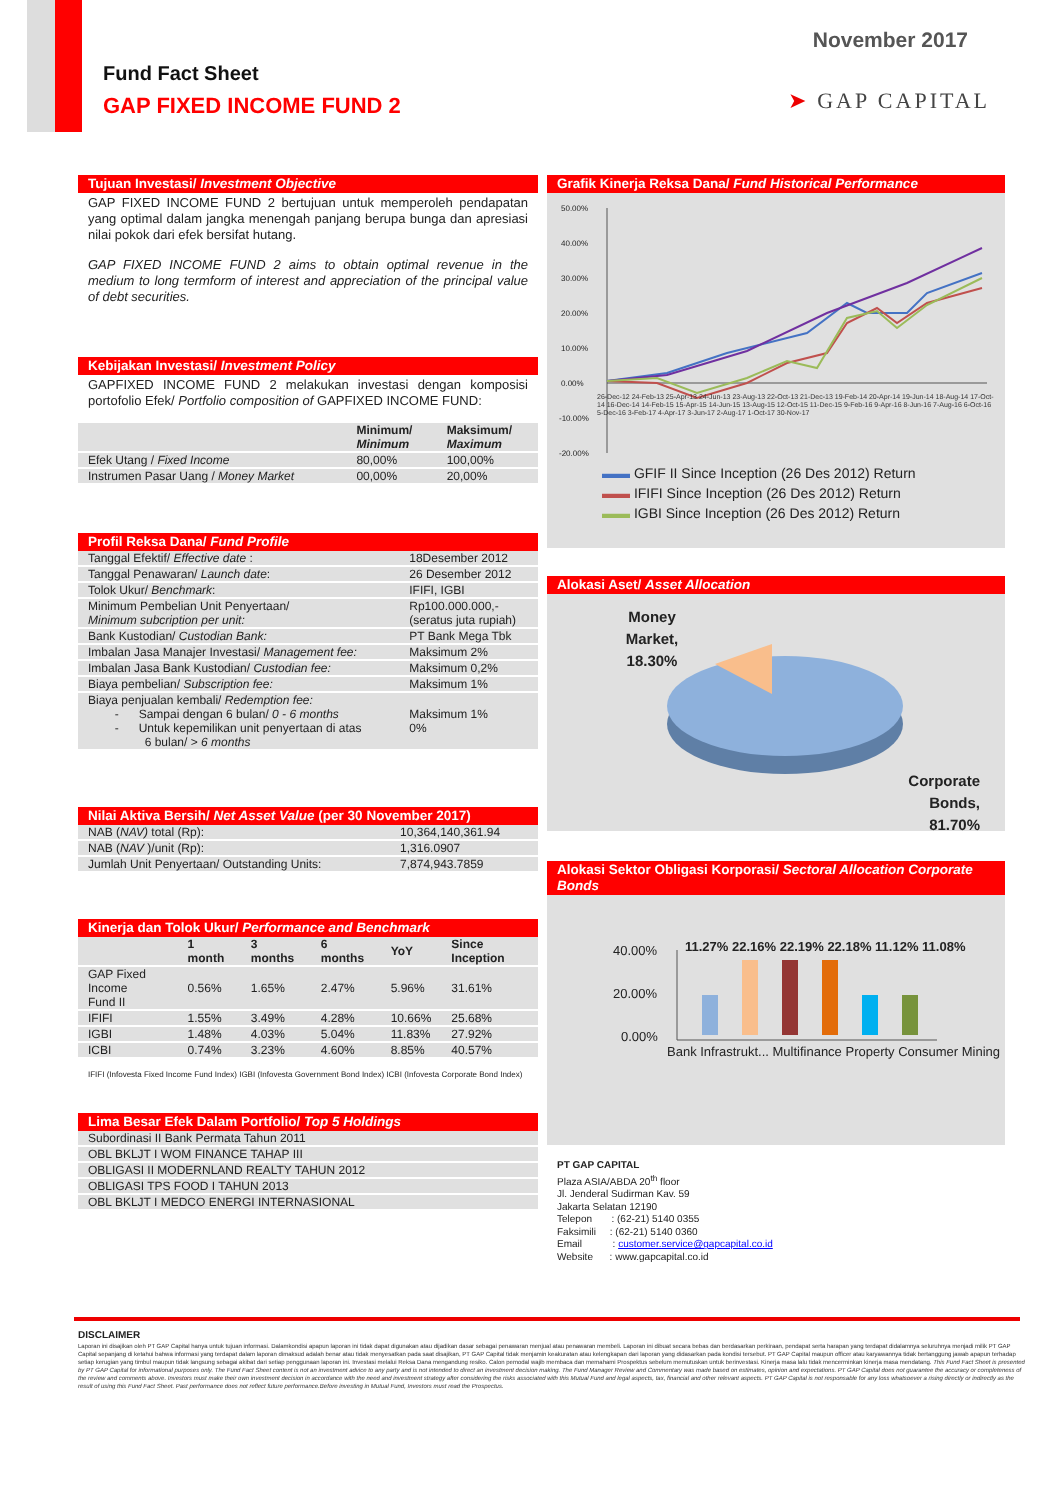Fund Fact Sheet
GAP FIXED INCOME FUND 2
November 2017
➤ GAP CAPITAL
Tujuan Investasi/ Investment Objective
GAP FIXED INCOME FUND 2 bertujuan untuk memperoleh pendapatan yang optimal dalam jangka menengah panjang berupa bunga dan apresiasi nilai pokok dari efek bersifat hutang.
GAP FIXED INCOME FUND 2 aims to obtain optimal revenue in the medium to long termform of interest and appreciation of the principal value of debt securities.
Kebijakan Investasi/ Investment Policy
GAPFIXED INCOME FUND 2 melakukan investasi dengan komposisi portofolio Efek/ Portfolio composition of GAPFIXED INCOME FUND:
| | Minimum/ Minimum | Maksimum/ Maximum |
| --- | --- | --- |
| Efek Utang / Fixed Income | 80,00% | 100,00% |
| Instrumen Pasar Uang / Money Market | 00,00% | 20,00% |
Profil Reksa Dana/ Fund Profile
| Tanggal Efektif/ Effective date : | 18Desember 2012 |
| Tanggal Penawaran/ Launch date : | 26 Desember 2012 |
| Tolok Ukur/ Benchmark : | IFIFI, IGBI |
| Minimum Pembelian Unit Penyertaan/ Minimum subcription per unit: | Rp100.000.000,- (seratus juta rupiah) |
| Bank Kustodian/ Custodian Bank: | PT Bank Mega Tbk |
| Imbalan Jasa Manajer Investasi/ Management fee: | Maksimum 2% |
| Imbalan Jasa Bank Kustodian/ Custodian fee: | Maksimum 0,2% |
| Biaya pembelian/ Subscription fee: | Maksimum 1% |
| Biaya penjualan kembali/ Redemption fee: - Sampai dengan 6 bulan/ 0 - 6 months - Untuk kepemilikan unit penyertaan di atas 6 bulan/ > 6 months | Maksimum 1% 0% |
Nilai Aktiva Bersih/ Net Asset Value (per 30 November 2017)
| NAB ( NAV) total (Rp): | 10,364,140,361.94 |
| NAB ( NAV )/unit (Rp): | 1,316.0907 |
| Jumlah Unit Penyertaan/ Outstanding Units: | 7,874,943.7859 |
Kinerja dan Tolok Ukur/ Performance and Benchmark
| | 1 month | 3 months | 6 months | YoY | Since Inception |
| --- | --- | --- | --- | --- | --- |
| GAP Fixed Income Fund II | 0.56% | 1.65% | 2.47% | 5.96% | 31.61% |
| IFIFI | 1.55% | 3.49% | 4.28% | 10.66% | 25.68% |
| IGBI | 1.48% | 4.03% | 5.04% | 11.83% | 27.92% |
| ICBI | 0.74% | 3.23% | 4.60% | 8.85% | 40.57% |
IFIFI (Infovesta Fixed Income Fund Index) IGBI (Infovesta Government Bond Index) ICBI (Infovesta Corporate Bond Index)
Lima Besar Efek Dalam Portfolio/ Top 5 Holdings
| Subordinasi II Bank Permata Tahun 2011 |
| OBL BKLJT I WOM FINANCE TAHAP III |
| OBLIGASI II MODERNLAND REALTY TAHUN 2012 |
| OBLIGASI TPS FOOD I TAHUN 2013 |
| OBL BKLJT I MEDCO ENERGI INTERNASIONAL |
Grafik Kinerja Reksa Dana/ Fund Historical Performance
50.00%
40.00%
30.00%
20.00%
10.00%
0.00%
-10.00%
-20.00%
26-Dec-12 24-Feb-13 25-Apr-13 24-Jun-13 23-Aug-13 22-Oct-13 21-Dec-13 19-Feb-14 20-Apr-14 19-Jun-14 18-Aug-14 17-Oct-14 16-Dec-14 14-Feb-15 15-Apr-15 14-Jun-15 13-Aug-15 12-Oct-15 11-Dec-15 9-Feb-16 9-Apr-16 8-Jun-16 7-Aug-16 6-Oct-16 5-Dec-16 3-Feb-17 4-Apr-17 3-Jun-17 2-Aug-17 1-Oct-17 30-Nov-17
▬▬ GFIF II Since Inception (26 Des 2012) Return
▬▬ IFIFI Since Inception (26 Des 2012) Return
▬▬ IGBI Since Inception (26 Des 2012) Return
Alokasi Aset/ Asset Allocation
Money
Market,
18.30%
Corporate
Bonds,
81.70%
Alokasi Sektor Obligasi Korporasi/ Sectoral Allocation Corporate Bonds
40.00%
20.00%
0.00%
11.27% 22.16% 22.19% 22.18% 11.12% 11.08%
Bank Infrastrukt... Multifinance Property Consumer Mining
PT GAP CAPITAL
Plaza ASIA/ABDA 20<sup>th</sup> floor
Jl. Jenderal Sudirman Kav. 59
Jakarta Selatan 12190
Telepon : (62-21) 5140 0355
Faksimili : (62-21) 5140 0360
Email : customer.service@gapcapital.co.id
Website : www.gapcapital.co.id
DISCLAIMER
Laporan ini disajikan oleh PT GAP Capital hanya untuk tujuan informasi. Dalamkondisi apapun laporan ini tidak dapat digunakan atau dijadikan dasar sebagai penawaran menjual atau penawaran membeli. Laporan ini dibuat secara bebas dan berdasarkan perkiraan, pendapat serta harapan yang terdapat didalamnya seluruhnya menjadi milik PT GAP Capital sepanjang di ketahui bahwa informasi yang terdapat dalam laporan dimaksud adalah benar atau tidak menyesatkan pada saat disajikan, PT GAP Capital tidak menjamin keakuratan atau kelengkapan dari laporan yang didasarkan pada kondisi tersebut. PT GAP Capital maupun officer atau karyawannya tidak bertanggung jawab apapun terhadap setiap kerugian yang timbul maupun tidak langsung sebagai akibat dari setiap penggunaan laporan ini. Investasi melalui Reksa Dana mengandung resiko. Calon pemodal wajib membaca dan memahami Prospektus sebelum memutuskan untuk berinvestasi. Kinerja masa lalu tidak mencerminkan kinerja masa mendatang. This Fund Fact Sheet is presented by PT GAP Capital for informational purposes only. The Fund Fact Sheet content is not an investment advice to any party and is not intended to direct an investment decision making. The Fund Manager Review and Commentary was made based on estimates, opinion and expectations. PT GAP Capital does not guarantee the accuracy or completeness of the review and comments above. Investors must make their own investment decision in accordance with the need and investment strategy after considering the risks associated with this Mutual Fund and legal aspects, tax, financial and other relevant aspects. PT GAP Capital is not responsable for any loss whatsoever a rising directly or indirectly as the result of using this Fund Fact Sheet. Past performance does not reflect future performance.Before investing in Mutual Fund, Investors must read the Prospectus.